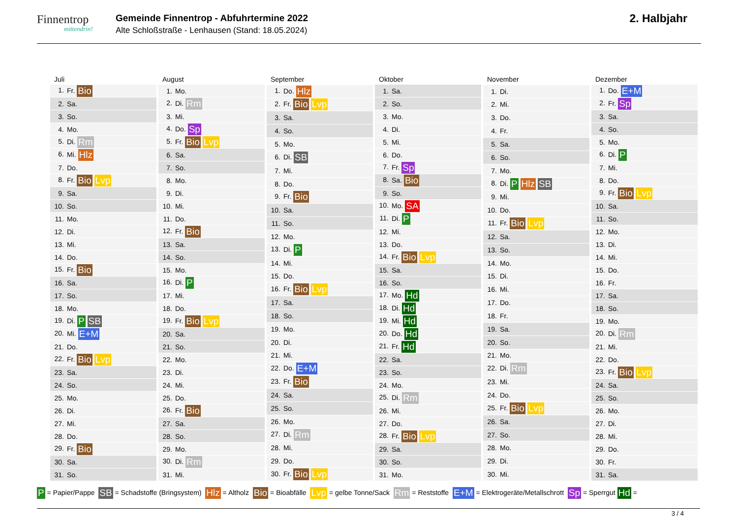Finnentrop
mittendrin!
Gemeinde Finnentrop - Abfuhrtermine 2022
Alte Schloßstraße - Lenhausen (Stand: 18.05.2024)
2. Halbjahr
| Juli |
| --- |
| 1. Fr. Bio |
| 2. Sa. |
| 3. So. |
| 4. Mo. |
| 5. Di. Rm |
| 6. Mi. Hlz |
| 7. Do. |
| 8. Fr. Bio Lvp |
| 9. Sa. |
| 10. So. |
| 11. Mo. |
| 12. Di. |
| 13. Mi. |
| 14. Do. |
| 15. Fr. Bio |
| 16. Sa. |
| 17. So. |
| 18. Mo. |
| 19. Di. P SB |
| 20. Mi. E+M |
| 21. Do. |
| 22. Fr. Bio Lvp |
| 23. Sa. |
| 24. So. |
| 25. Mo. |
| 26. Di. |
| 27. Mi. |
| 28. Do. |
| 29. Fr. Bio |
| 30. Sa. |
| 31. So. |
| August |
| --- |
| 1. Mo. |
| 2. Di. Rm |
| 3. Mi. |
| 4. Do. Sp |
| 5. Fr. Bio Lvp |
| 6. Sa. |
| 7. So. |
| 8. Mo. |
| 9. Di. |
| 10. Mi. |
| 11. Do. |
| 12. Fr. Bio |
| 13. Sa. |
| 14. So. |
| 15. Mo. |
| 16. Di. P |
| 17. Mi. |
| 18. Do. |
| 19. Fr. Bio Lvp |
| 20. Sa. |
| 21. So. |
| 22. Mo. |
| 23. Di. |
| 24. Mi. |
| 25. Do. |
| 26. Fr. Bio |
| 27. Sa. |
| 28. So. |
| 29. Mo. |
| 30. Di. Rm |
| 31. Mi. |
| September |
| --- |
| 1. Do. Hlz |
| 2. Fr. Bio Lvp |
| 3. Sa. |
| 4. So. |
| 5. Mo. |
| 6. Di. SB |
| 7. Mi. |
| 8. Do. |
| 9. Fr. Bio |
| 10. Sa. |
| 11. So. |
| 12. Mo. |
| 13. Di. P |
| 14. Mi. |
| 15. Do. |
| 16. Fr. Bio Lvp |
| 17. Sa. |
| 18. So. |
| 19. Mo. |
| 20. Di. |
| 21. Mi. |
| 22. Do. E+M |
| 23. Fr. Bio |
| 24. Sa. |
| 25. So. |
| 26. Mo. |
| 27. Di. Rm |
| 28. Mi. |
| 29. Do. |
| 30. Fr. Bio Lvp |
| Oktober |
| --- |
| 1. Sa. |
| 2. So. |
| 3. Mo. |
| 4. Di. |
| 5. Mi. |
| 6. Do. |
| 7. Fr. Sp |
| 8. Sa. Bio |
| 9. So. |
| 10. Mo. SA |
| 11. Di. P |
| 12. Mi. |
| 13. Do. |
| 14. Fr. Bio Lvp |
| 15. Sa. |
| 16. So. |
| 17. Mo. Hd |
| 18. Di. Hd |
| 19. Mi. Hd |
| 20. Do. Hd |
| 21. Fr. Hd |
| 22. Sa. |
| 23. So. |
| 24. Mo. |
| 25. Di. Rm |
| 26. Mi. |
| 27. Do. |
| 28. Fr. Bio Lvp |
| 29. Sa. |
| 30. So. |
| 31. Mo. |
| November |
| --- |
| 1. Di. |
| 2. Mi. |
| 3. Do. |
| 4. Fr. |
| 5. Sa. |
| 6. So. |
| 7. Mo. |
| 8. Di. P Hlz SB |
| 9. Mi. |
| 10. Do. |
| 11. Fr. Bio Lvp |
| 12. Sa. |
| 13. So. |
| 14. Mo. |
| 15. Di. |
| 16. Mi. |
| 17. Do. |
| 18. Fr. |
| 19. Sa. |
| 20. So. |
| 21. Mo. |
| 22. Di. Rm |
| 23. Mi. |
| 24. Do. |
| 25. Fr. Bio Lvp |
| 26. Sa. |
| 27. So. |
| 28. Mo. |
| 29. Di. |
| 30. Mi. |
| Dezember |
| --- |
| 1. Do. E+M |
| 2. Fr. Sp |
| 3. Sa. |
| 4. So. |
| 5. Mo. |
| 6. Di. P |
| 7. Mi. |
| 8. Do. |
| 9. Fr. Bio Lvp |
| 10. Sa. |
| 11. So. |
| 12. Mo. |
| 13. Di. |
| 14. Mi. |
| 15. Do. |
| 16. Fr. |
| 17. Sa. |
| 18. So. |
| 19. Mo. |
| 20. Di. Rm |
| 21. Mi. |
| 22. Do. |
| 23. Fr. Bio Lvp |
| 24. Sa. |
| 25. So. |
| 26. Mo. |
| 27. Di. |
| 28. Mi. |
| 29. Do. |
| 30. Fr. |
| 31. Sa. |
P = Papier/Pappe SB = Schadstoffe (Bringsystem) Hlz = Altholz Bio = Bioabfälle Lvp = gelbe Tonne/Sack Rm = Reststoffe E+M = Elektrogeräte/Metallschrott Sp = Sperrgut Hd =
3 / 4